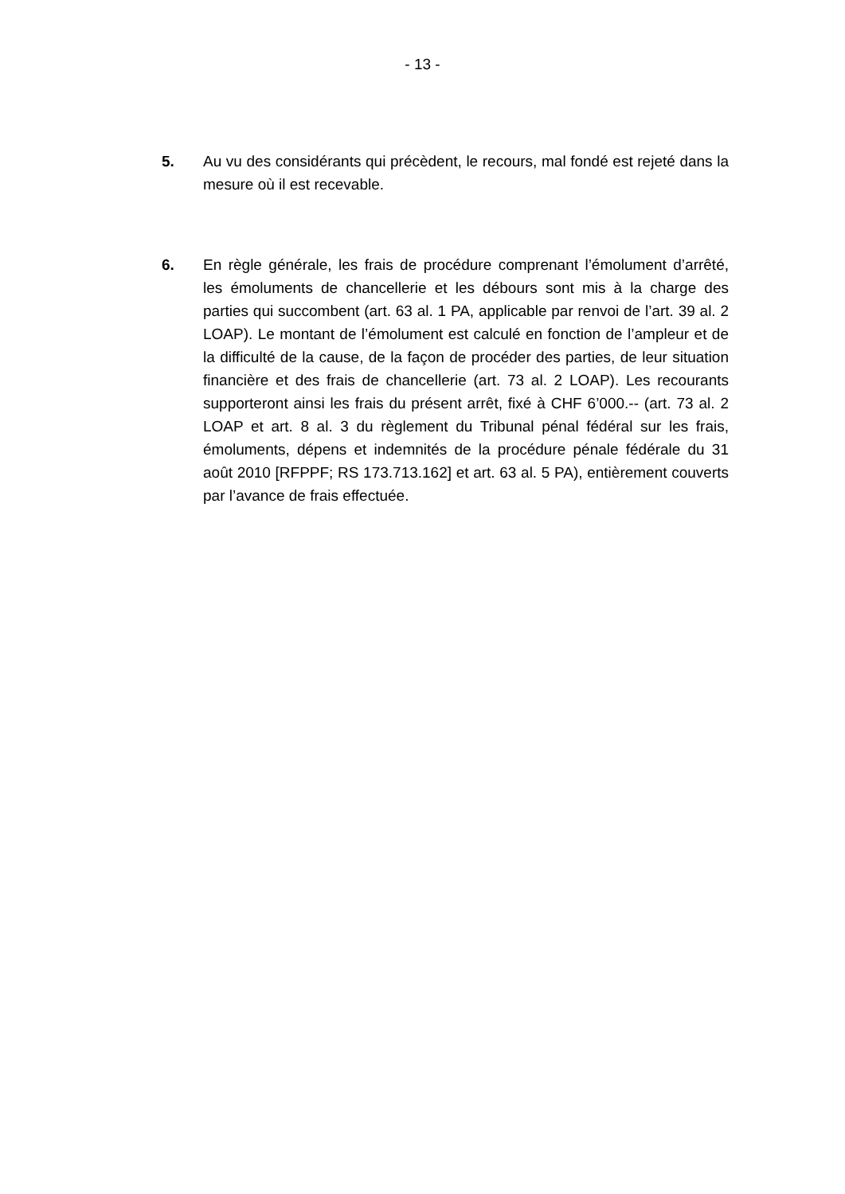- 13 -
5. Au vu des considérants qui précèdent, le recours, mal fondé est rejeté dans la mesure où il est recevable.
6. En règle générale, les frais de procédure comprenant l’émolument d’arrêté, les émoluments de chancellerie et les débours sont mis à la charge des parties qui succombent (art. 63 al. 1 PA, applicable par renvoi de l’art. 39 al. 2 LOAP). Le montant de l’émolument est calculé en fonction de l’ampleur et de la difficulté de la cause, de la façon de procéder des parties, de leur situation financière et des frais de chancellerie (art. 73 al. 2 LOAP). Les recourants supporteront ainsi les frais du présent arrêt, fixé à CHF 6’000.-- (art. 73 al. 2 LOAP et art. 8 al. 3 du règlement du Tribunal pénal fédéral sur les frais, émoluments, dépens et indemnités de la procédure pénale fédérale du 31 août 2010 [RFPPF; RS 173.713.162] et art. 63 al. 5 PA), entièrement couverts par l’avance de frais effectuée.